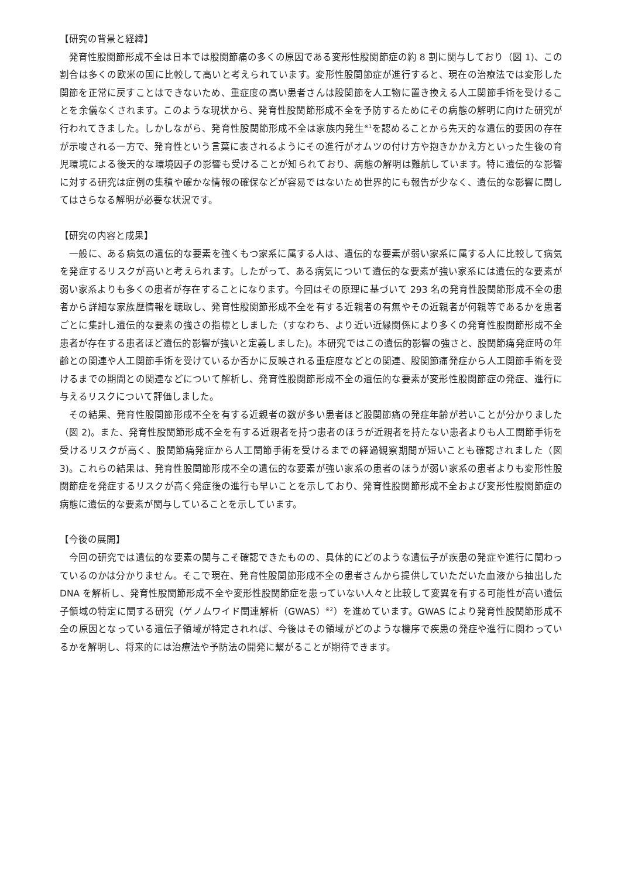【研究の背景と経緯】
　発育性股関節形成不全は日本では股関節痛の多くの原因である変形性股関節症の約 8 割に関与しており（図 1)、この割合は多くの欧米の国に比較して高いと考えられています。変形性股関節症が進行すると、現在の治療法では変形した関節を正常に戻すことはできないため、重症度の高い患者さんは股関節を人工物に置き換える人工関節手術を受けることを余儀なくされます。このような現状から、発育性股関節形成不全を予防するためにその病態の解明に向けた研究が行われてきました。しかしながら、発育性股関節形成不全は家族内発生<sup>※1</sup>を認めることから先天的な遺伝的要因の存在が示唆される一方で、発育性という言葉に表されるようにその進行がオムツの付け方や抱きかかえ方といった生後の育児環境による後天的な環境因子の影響も受けることが知られており、病態の解明は難航しています。特に遺伝的な影響に対する研究は症例の集積や確かな情報の確保などが容易ではないため世界的にも報告が少なく、遺伝的な影響に関してはさらなる解明が必要な状況です。
【研究の内容と成果】
　一般に、ある病気の遺伝的な要素を強くもつ家系に属する人は、遺伝的な要素が弱い家系に属する人に比較して病気を発症するリスクが高いと考えられます。したがって、ある病気について遺伝的な要素が強い家系には遺伝的な要素が弱い家系よりも多くの患者が存在することになります。今回はその原理に基づいて 293 名の発育性股関節形成不全の患者から詳細な家族歴情報を聴取し、発育性股関節形成不全を有する近親者の有無やその近親者が何親等であるかを患者ごとに集計し遺伝的な要素の強さの指標としました（すなわち、より近い近縁関係により多くの発育性股関節形成不全患者が存在する患者ほど遺伝的影響が強いと定義しました)。本研究ではこの遺伝的影響の強さと、股関節痛発症時の年齢との関連や人工関節手術を受けているか否かに反映される重症度などとの関連、股関節痛発症から人工関節手術を受けるまでの期間との関連などについて解析し、発育性股関節形成不全の遺伝的な要素が変形性股関節症の発症、進行に与えるリスクについて評価しました。
　その結果、発育性股関節形成不全を有する近親者の数が多い患者ほど股関節痛の発症年齢が若いことが分かりました（図 2)。また、発育性股関節形成不全を有する近親者を持つ患者のほうが近親者を持たない患者よりも人工関節手術を受けるリスクが高く、股関節痛発症から人工関節手術を受けるまでの経過観察期間が短いことも確認されました（図 3)。これらの結果は、発育性股関節形成不全の遺伝的な要素が強い家系の患者のほうが弱い家系の患者よりも変形性股関節症を発症するリスクが高く発症後の進行も早いことを示しており、発育性股関節形成不全および変形性股関節症の病態に遺伝的な要素が関与していることを示しています。
【今後の展開】
　今回の研究では遺伝的な要素の関与こそ確認できたものの、具体的にどのような遺伝子が疾患の発症や進行に関わっているのかは分かりません。そこで現在、発育性股関節形成不全の患者さんから提供していただいた血液から抽出した DNA を解析し、発育性股関節形成不全や変形性股関節症を患っていない人々と比較して変異を有する可能性が高い遺伝子領域の特定に関する研究（ゲノムワイド関連解析（GWAS）<sup>※2</sup>）を進めています。GWAS により発育性股関節形成不全の原因となっている遺伝子領域が特定されれば、今後はその領域がどのような機序で疾患の発症や進行に関わっているかを解明し、将来的には治療法や予防法の開発に繋がることが期待できます。